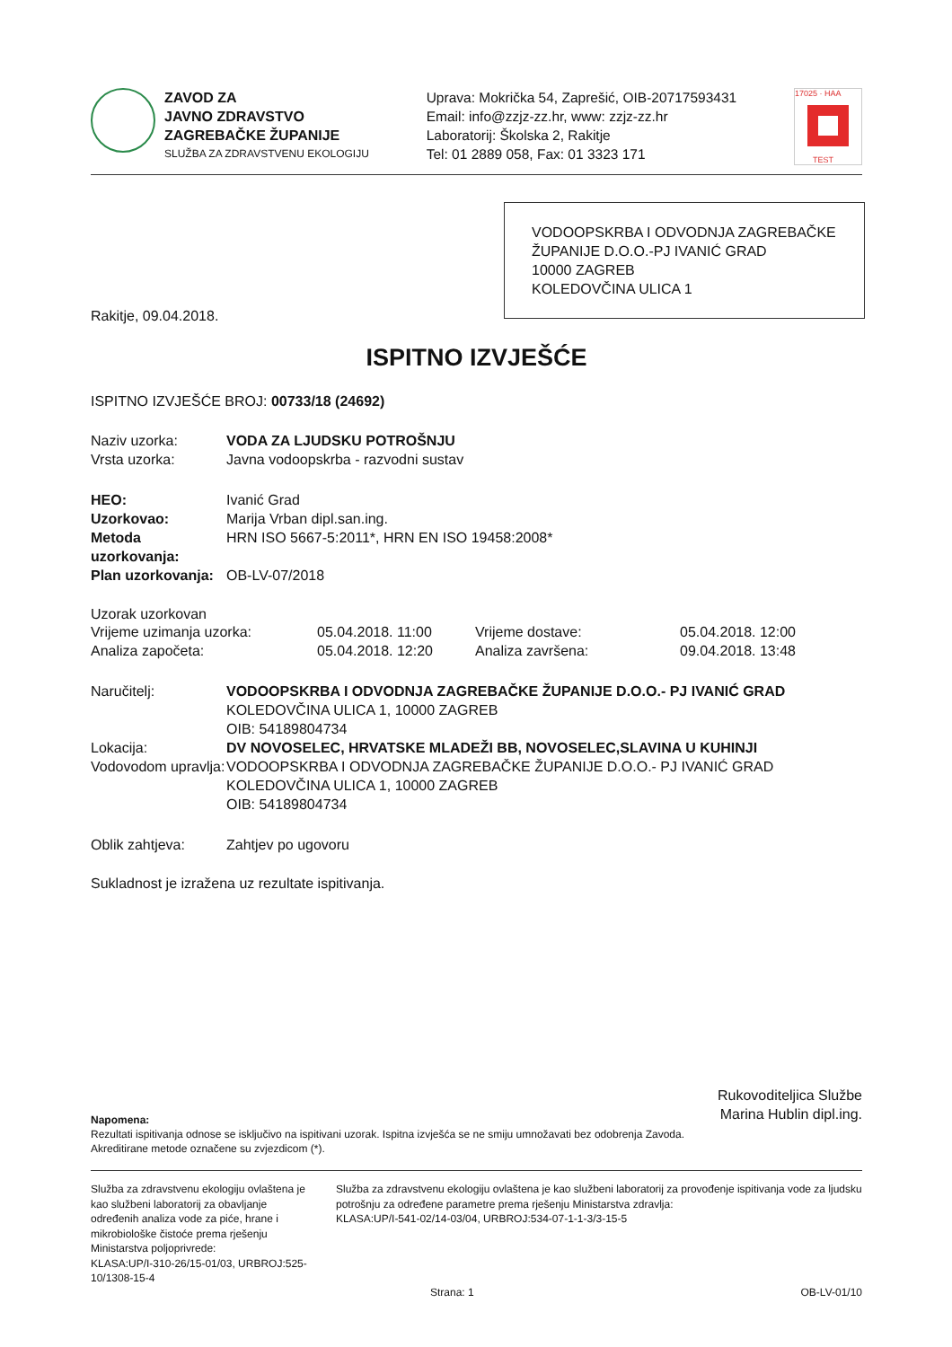ZAVOD ZA
JAVNO ZDRAVSTVO
ZAGREBAČKE ŽUPANIJE
SLUŽBA ZA ZDRAVSTVENU EKOLOGIJU
Uprava: Mokrička 54, Zaprešić, OIB-20717593431
Email: info@zzjz-zz.hr, www: zzjz-zz.hr
Laboratorij: Školska 2, Rakitje
Tel: 01 2889 058, Fax: 01 3323 171
17025 · HAA
TEST
VODOOPSKRBA I ODVODNJA ZAGREBAČKE ŽUPANIJE D.O.O.-PJ IVANIĆ GRAD
10000 ZAGREB
KOLEDOVČINA ULICA 1
Rakitje, 09.04.2018.
ISPITNO IZVJEŠĆE
ISPITNO IZVJEŠĆE BROJ: 00733/18 (24692)
Naziv uzorka: VODA ZA LJUDSKU POTROŠNJU
Vrsta uzorka: Javna vodoopskrba - razvodni sustav
HEO: Ivanić Grad
Uzorkovao: Marija Vrban dipl.san.ing.
Metoda uzorkovanja: HRN ISO 5667-5:2011*, HRN EN ISO 19458:2008*
Plan uzorkovanja: OB-LV-07/2018
Uzorak uzorkovan
| Vrijeme uzimanja uzorka: | 05.04.2018. 11:00 | Vrijeme dostave: | 05.04.2018. 12:00 |
| Analiza započeta: | 05.04.2018. 12:20 | Analiza završena: | 09.04.2018. 13:48 |
Naručitelj: VODOOPSKRBA I ODVODNJA ZAGREBAČKE ŽUPANIJE D.O.O.- PJ IVANIĆ GRAD
KOLEDOVČINA ULICA 1, 10000 ZAGREB
OIB: 54189804734
Lokacija: DV NOVOSELEC, HRVATSKE MLADEŽI BB, NOVOSELEC,SLAVINA U KUHINJI
Vodovodom upravlja:
VODOOPSKRBA I ODVODNJA ZAGREBAČKE ŽUPANIJE D.O.O.- PJ IVANIĆ GRAD
KOLEDOVČINA ULICA 1, 10000 ZAGREB
OIB: 54189804734
Oblik zahtjeva: Zahtjev po ugovoru
Sukladnost je izražena uz rezultate ispitivanja.
Rukovoditeljica Službe
Marina Hublin dipl.ing.
Napomena:
Rezultati ispitivanja odnose se isključivo na ispitivani uzorak. Ispitna izvješća se ne smiju umnožavati bez odobrenja Zavoda.
Akreditirane metode označene su zvjezdicom (*).
Služba za zdravstvenu ekologiju ovlaštena je kao službeni laboratorij za obavljanje određenih analiza vode za piće, hrane i mikrobiološke čistoće prema rješenju Ministarstva poljoprivrede:
KLASA:UP/I-310-26/15-01/03, URBROJ:525-10/1308-15-4
Služba za zdravstvenu ekologiju ovlaštena je kao službeni laboratorij za provođenje ispitivanja vode za ljudsku potrošnju za određene parametre prema rješenju Ministarstva zdravlja:
KLASA:UP/I-541-02/14-03/04, URBROJ:534-07-1-1-3/3-15-5
Strana: 1 OB-LV-01/10